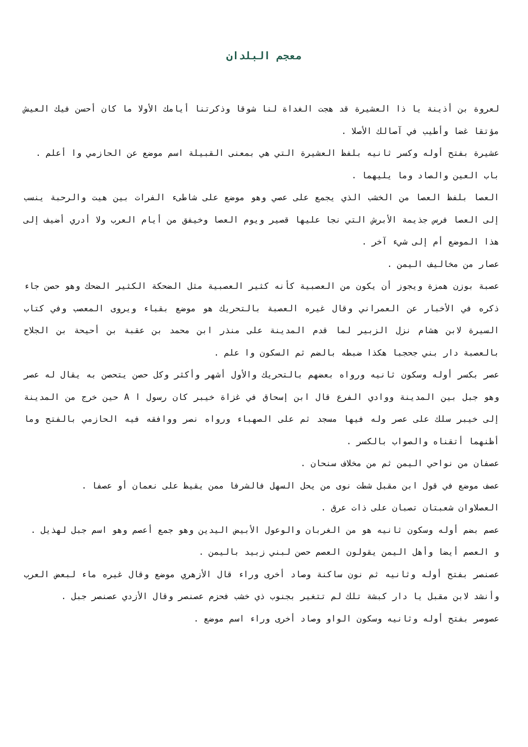معجم البلدان
لعروة بن أذينة يا ذا العشيرة قد هجت الغداة لنا شوقا وذكرتنا أيامك الأولا ما كان أحسن فيك العيش مؤتقا غضا وأطيب في آصالك الأصلا .
عشيرة بفتح أوله وكسر ثانيه بلفظ العشيرة التي هي بمعنى القبيلة اسم موضع عن الحازمي وا أعلم .
باب العين والصاد وما يليهما .
العصا بلفظ العصا من الخشب الذي يجمع على عصي وهو موضع على شاطىء الفرات بين هيت والرحبة ينسب إلى العصا فرس جذيمة الأبرش التي نجا عليها قصير ويوم العصا وخيفق من أيام العرب ولا أدري أضيف إلى هذا الموضع أم إلى شيء آخر .
عصار من مخاليف اليمن .
عصبة بوزن همزة ويجوز أن يكون من العصبية كأنه كثير العصبية مثل الضحكة الكثير الضحك وهو حصن جاء ذكره في الأخبار عن العمراني وقال غيره العصبة بالتحريك هو موضع بقباء ويروى المعصب وفي كتاب السيرة لابن هشام نزل الزبير لما قدم المدينة على منذر ابن محمد بن عقبة بن أحيحة بن الجلاح بالعصبة دار بني جحجبا هكذا ضبطه بالضم ثم السكون وا علم .
عصر بكسر أوله وسكون ثانيه ورواه بعضهم بالتحريك والأول أشهر وأكثر وكل حصن يتحصن به يقال له عصر وهو جبل بين المدينة ووادي الفرع قال ابن إسحاق في غزاة خيبر كان رسول ا A حين خرج من المدينة إلى خيبر سلك على عصر وله فيها مسجد ثم على الصهباء ورواه نصر ووافقه فيه الحازمي بالفتح وما أظنهما أتقناه والصواب بالكسر .
عصفان من نواحي اليمن ثم من مخلاف سنحان .
عصف موضع في قول ابن مقبل شطت نوى من يحل السهل فالشرفا ممن يقيظ على نعمان أو عصفا .
العصلاوان شعبتان تصبان على ذات عرق .
عصم بضم أوله وسكون ثانيه هو من الغربان والوعول الأبيض اليدين وهو جمع أعصم وهو اسم جبل لهذيل .
و العصم أيضا وأهل اليمن يقولون العصم حصن لبني زبيد باليمن .
عصنصر بفتح أوله وثانيه ثم نون ساكنة وصاد أخرى وراء قال الأزهري موضع وقال غيره ماء لبعض العرب وأنشد لابن مقبل يا دار كبشة تلك لم تتغير بجنوب ذي خشب فحزم عصنصر وقال الأزدي عصنصر جبل .
عصوصر بفتح أوله وثانيه وسكون الواو وصاد أخرى وراء اسم موضع .